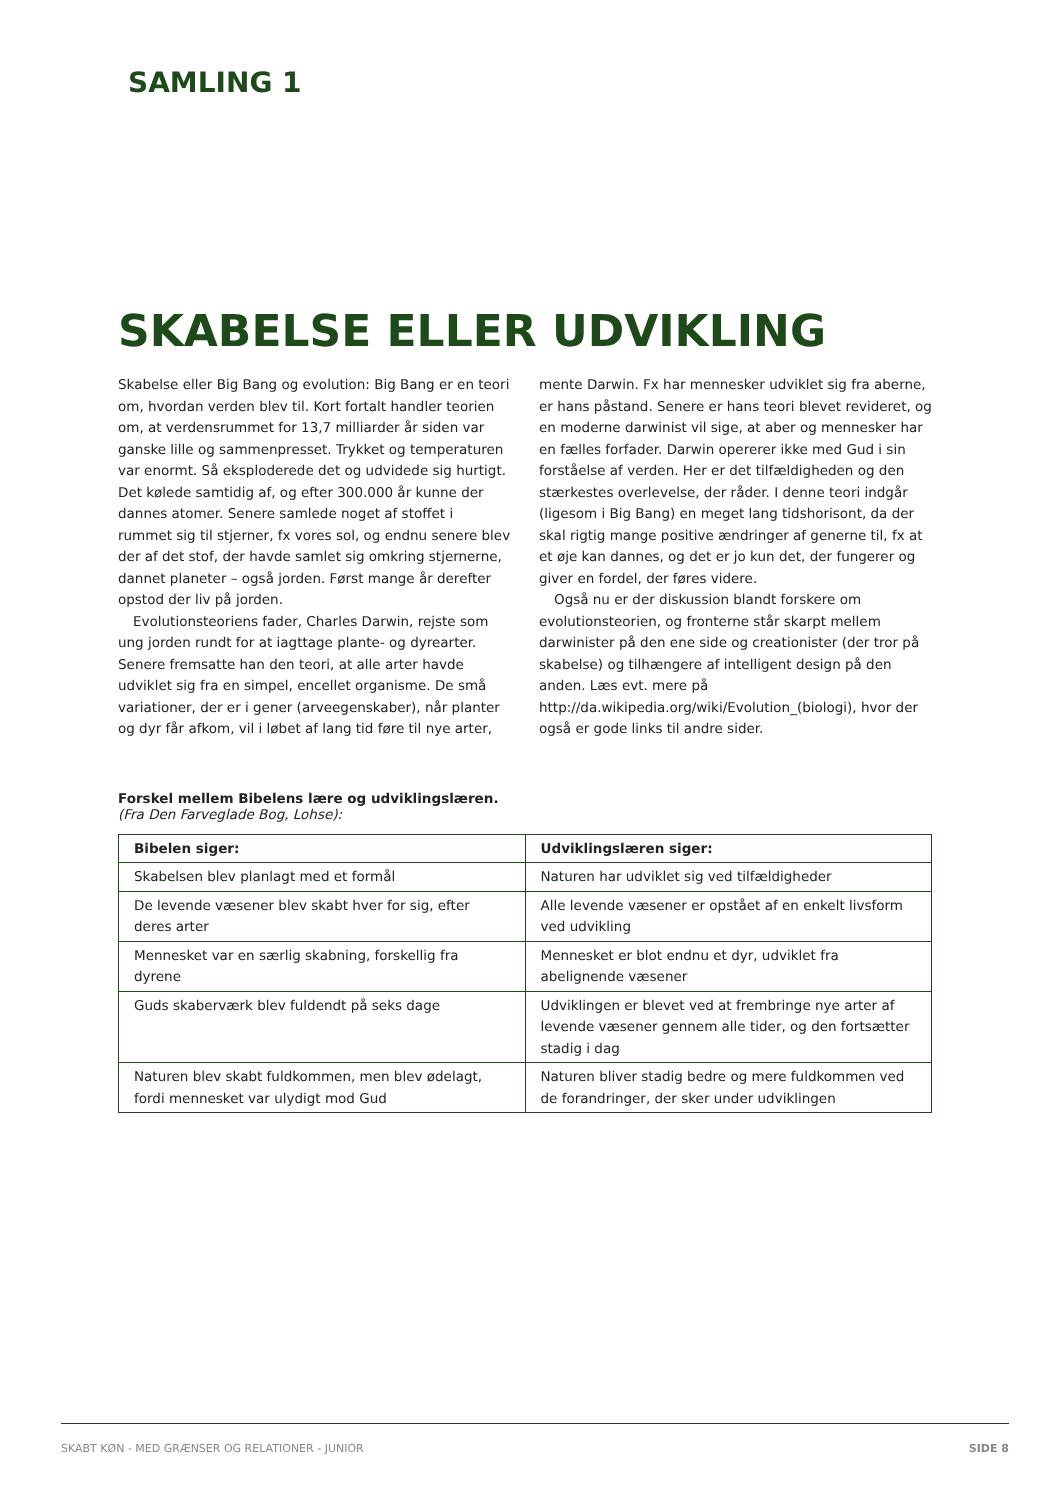SAMLING 1
SKABELSE ELLER UDVIKLING
Skabelse eller Big Bang og evolution: Big Bang er en teori om, hvordan verden blev til. Kort fortalt handler teorien om, at verdensrummet for 13,7 milliarder år siden var ganske lille og sammenpresset. Trykket og temperaturen var enormt. Så eksploderede det og udvidede sig hurtigt. Det kølede samtidig af, og efter 300.000 år kunne der dannes atomer. Senere samlede noget af stoffet i rummet sig til stjerner, fx vores sol, og endnu senere blev der af det stof, der havde samlet sig omkring stjernerne, dannet planeter – også jorden. Først mange år derefter opstod der liv på jorden.
Evolutionsteoriens fader, Charles Darwin, rejste som ung jorden rundt for at iagttage plante- og dyrearter. Senere fremsatte han den teori, at alle arter havde udviklet sig fra en simpel, encellet organisme. De små variationer, der er i gener (arveegenskaber), når planter og dyr får afkom, vil i løbet af lang tid føre til nye arter, mente Darwin. Fx har mennesker udviklet sig fra aberne, er hans påstand. Senere er hans teori blevet revideret, og en moderne darwinist vil sige, at aber og mennesker har en fælles forfader. Darwin opererer ikke med Gud i sin forståelse af verden. Her er det tilfældigheden og den stærkestes overlevelse, der råder. I denne teori indgår (ligesom i Big Bang) en meget lang tidshorisont, da der skal rigtig mange positive ændringer af generne til, fx at et øje kan dannes, og det er jo kun det, der fungerer og giver en fordel, der føres videre.
Også nu er der diskussion blandt forskere om evolutionsteorien, og fronterne står skarpt mellem darwinister på den ene side og creationister (der tror på skabelse) og tilhængere af intelligent design på den anden. Læs evt. mere på http://da.wikipedia.org/wiki/Evolution_(biologi), hvor der også er gode links til andre sider.
Forskel mellem Bibelens lære og udviklingslæren.
(Fra Den Farveglade Bog, Lohse):
| Bibelen siger: | Udviklingslæren siger: |
| --- | --- |
| Skabelsen blev planlagt med et formål | Naturen har udviklet sig ved tilfældigheder |
| De levende væsener blev skabt hver for sig, efter deres arter | Alle levende væsener er opstået af en enkelt livsform ved udvikling |
| Mennesket var en særlig skabning, forskellig fra dyrene | Mennesket er blot endnu et dyr, udviklet fra abelignende væsener |
| Guds skaberværk blev fuldendt på seks dage | Udviklingen er blevet ved at frembringe nye arter af levende væsener gennem alle tider, og den fortsætter stadig i dag |
| Naturen blev skabt fuldkommen, men blev ødelagt, fordi mennesket var ulydigt mod Gud | Naturen bliver stadig bedre og mere fuldkommen ved de forandringer, der sker under udviklingen |
SKABT KØN - MED GRÆNSER OG RELATIONER - JUNIOR SIDE 8